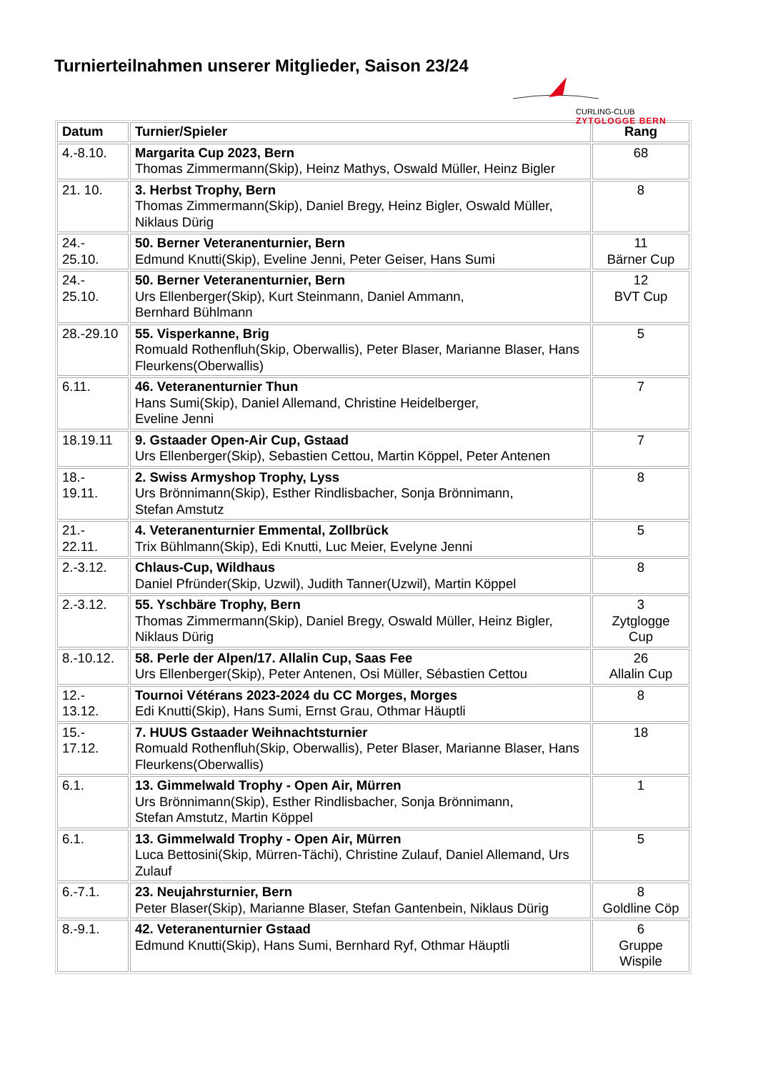Turnierteilnahmen unserer Mitglieder, Saison 23/24
CURLING-CLUB
ZYTGLOGGE BERN
| Datum | Turnier/Spieler | Rang |
| --- | --- | --- |
| 4.-8.10. | Margarita Cup 2023, Bern Thomas Zimmermann(Skip), Heinz Mathys, Oswald Müller, Heinz Bigler | 68 |
| 21. 10. | 3. Herbst Trophy, Bern Thomas Zimmermann(Skip), Daniel Bregy, Heinz Bigler, Oswald Müller, Niklaus Dürig | 8 |
| 24.- 25.10. | 50. Berner Veteranenturnier, Bern Edmund Knutti(Skip), Eveline Jenni, Peter Geiser, Hans Sumi | 11 Bärner Cup |
| 24.- 25.10. | 50. Berner Veteranenturnier, Bern Urs Ellenberger(Skip), Kurt Steinmann, Daniel Ammann, Bernhard Bühlmann | 12 BVT Cup |
| 28.-29.10 | 55. Visperkanne, Brig Romuald Rothenfluh(Skip, Oberwallis), Peter Blaser, Marianne Blaser, Hans Fleurkens(Oberwallis) | 5 |
| 6.11. | 46. Veteranenturnier Thun Hans Sumi(Skip), Daniel Allemand, Christine Heidelberger, Eveline Jenni | 7 |
| 18.19.11 | 9. Gstaader Open-Air Cup, Gstaad Urs Ellenberger(Skip), Sebastien Cettou, Martin Köppel, Peter Antenen | 7 |
| 18.- 19.11. | 2. Swiss Armyshop Trophy, Lyss Urs Brönnimann(Skip), Esther Rindlisbacher, Sonja Brönnimann, Stefan Amstutz | 8 |
| 21.- 22.11. | 4. Veteranenturnier Emmental, Zollbrück Trix Bühlmann(Skip), Edi Knutti, Luc Meier, Evelyne Jenni | 5 |
| 2.-3.12. | Chlaus-Cup, Wildhaus Daniel Pfründer(Skip, Uzwil), Judith Tanner(Uzwil), Martin Köppel | 8 |
| 2.-3.12. | 55. Yschbäre Trophy, Bern Thomas Zimmermann(Skip), Daniel Bregy, Oswald Müller, Heinz Bigler, Niklaus Dürig | 3 Zytglogge Cup |
| 8.-10.12. | 58. Perle der Alpen/17. Allalin Cup, Saas Fee Urs Ellenberger(Skip), Peter Antenen, Osi Müller, Sébastien Cettou | 26 Allalin Cup |
| 12.- 13.12. | Tournoi Vétérans 2023-2024 du CC Morges, Morges Edi Knutti(Skip), Hans Sumi, Ernst Grau, Othmar Häuptli | 8 |
| 15.- 17.12. | 7. HUUS Gstaader Weihnachtsturnier Romuald Rothenfluh(Skip, Oberwallis), Peter Blaser, Marianne Blaser, Hans Fleurkens(Oberwallis) | 18 |
| 6.1. | 13. Gimmelwald Trophy - Open Air, Mürren Urs Brönnimann(Skip), Esther Rindlisbacher, Sonja Brönnimann, Stefan Amstutz, Martin Köppel | 1 |
| 6.1. | 13. Gimmelwald Trophy - Open Air, Mürren Luca Bettosini(Skip, Mürren-Tächi), Christine Zulauf, Daniel Allemand, Urs Zulauf | 5 |
| 6.-7.1. | 23. Neujahrsturnier, Bern Peter Blaser(Skip), Marianne Blaser, Stefan Gantenbein, Niklaus Dürig | 8 Goldline Cöp |
| 8.-9.1. | 42. Veteranenturnier Gstaad Edmund Knutti(Skip), Hans Sumi, Bernhard Ryf, Othmar Häuptli | 6 Gruppe Wispile |